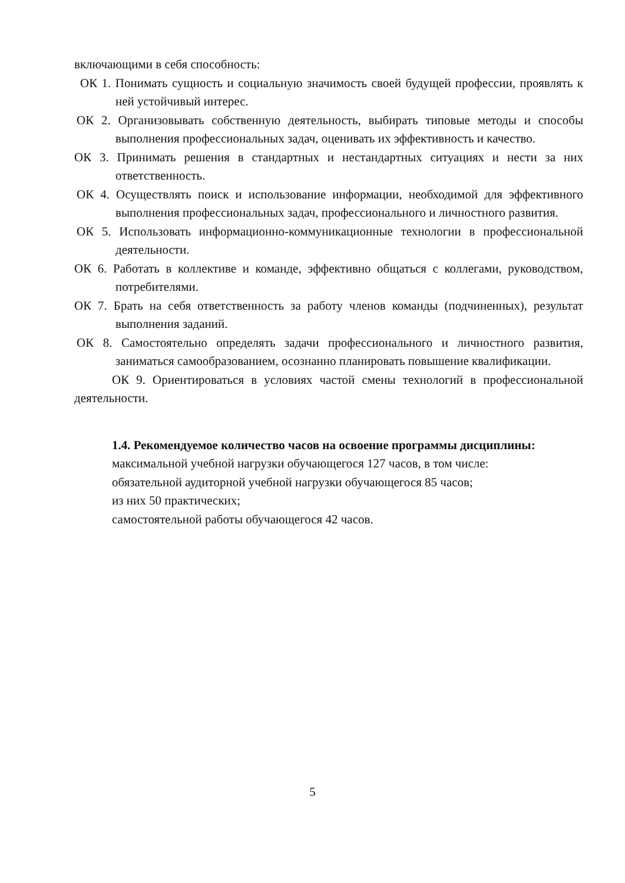включающими в себя способность:
ОК 1. Понимать сущность и социальную значимость своей будущей профессии, проявлять к ней устойчивый интерес.
ОК 2. Организовывать собственную деятельность, выбирать типовые методы и способы выполнения профессиональных задач, оценивать их эффективность и качество.
ОК 3. Принимать решения в стандартных и нестандартных ситуациях и нести за них ответственность.
ОК 4. Осуществлять поиск и использование информации, необходимой для эффективного выполнения профессиональных задач, профессионального и личностного развития.
ОК 5. Использовать информационно-коммуникационные технологии в профессиональной деятельности.
ОК 6. Работать в коллективе и команде, эффективно общаться с коллегами, руководством, потребителями.
ОК 7. Брать на себя ответственность за работу членов команды (подчиненных), результат выполнения заданий.
ОК 8. Самостоятельно определять задачи профессионального и личностного развития, заниматься самообразованием, осознанно планировать повышение квалификации.
ОК 9. Ориентироваться в условиях частой смены технологий в профессиональной деятельности.
1.4. Рекомендуемое количество часов на освоение программы дисциплины:
максимальной учебной нагрузки обучающегося 127 часов, в том числе:
обязательной аудиторной учебной нагрузки обучающегося 85 часов;
из них 50 практических;
самостоятельной работы обучающегося 42 часов.
5